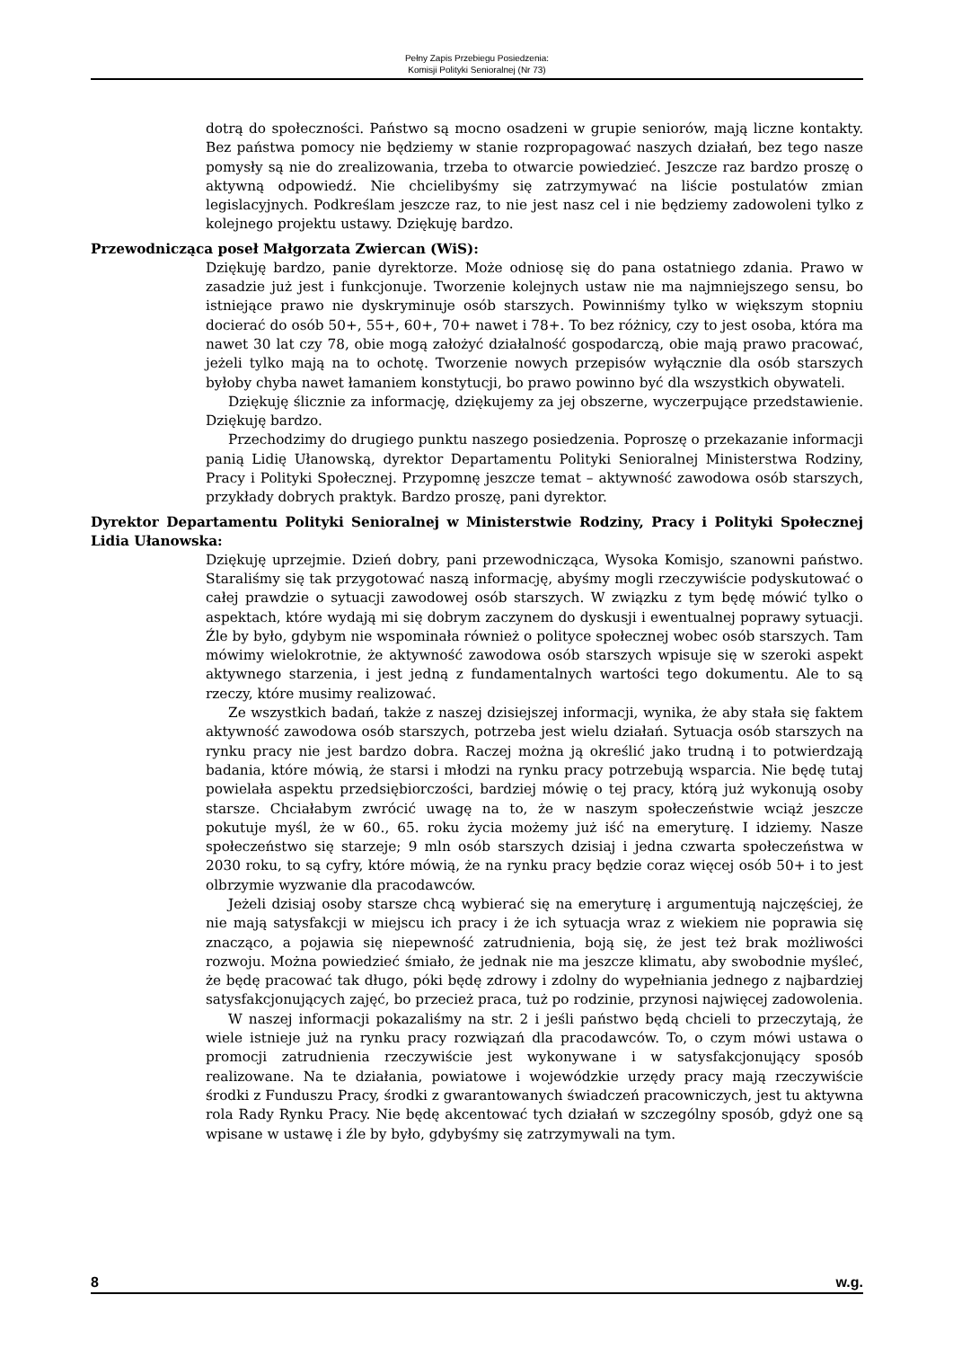Pełny Zapis Przebiegu Posiedzenia:
Komisji Polityki Senioralnej (Nr 73)
dotrą do społeczności. Państwo są mocno osadzeni w grupie seniorów, mają liczne kontakty. Bez państwa pomocy nie będziemy w stanie rozpropagować naszych działań, bez tego nasze pomysły są nie do zrealizowania, trzeba to otwarcie powiedzieć. Jeszcze raz bardzo proszę o aktywną odpowiedź. Nie chcielibyśmy się zatrzymywać na liście postulatów zmian legislacyjnych. Podkreślam jeszcze raz, to nie jest nasz cel i nie będziemy zadowoleni tylko z kolejnego projektu ustawy. Dziękuję bardzo.
Przewodnicząca poseł Małgorzata Zwiercan (WiS):
Dziękuję bardzo, panie dyrektorze. Może odniosę się do pana ostatniego zdania. Prawo w zasadzie już jest i funkcjonuje. Tworzenie kolejnych ustaw nie ma najmniejszego sensu, bo istniejące prawo nie dyskryminuje osób starszych. Powinniśmy tylko w większym stopniu docierać do osób 50+, 55+, 60+, 70+ nawet i 78+. To bez różnicy, czy to jest osoba, która ma nawet 30 lat czy 78, obie mogą założyć działalność gospodarczą, obie mają prawo pracować, jeżeli tylko mają na to ochotę. Tworzenie nowych przepisów wyłącznie dla osób starszych byłoby chyba nawet łamaniem konstytucji, bo prawo powinno być dla wszystkich obywateli.
Dziękuję ślicznie za informację, dziękujemy za jej obszerne, wyczerpujące przedstawienie. Dziękuję bardzo.
Przechodzimy do drugiego punktu naszego posiedzenia. Poproszę o przekazanie informacji panią Lidię Ułanowską, dyrektor Departamentu Polityki Senioralnej Ministerstwa Rodziny, Pracy i Polityki Społecznej. Przypomnę jeszcze temat – aktywność zawodowa osób starszych, przykłady dobrych praktyk. Bardzo proszę, pani dyrektor.
Dyrektor Departamentu Polityki Senioralnej w Ministerstwie Rodziny, Pracy i Polityki Społecznej Lidia Ułanowska:
Dziękuję uprzejmie. Dzień dobry, pani przewodnicząca, Wysoka Komisjo, szanowni państwo. Staraliśmy się tak przygotować naszą informację, abyśmy mogli rzeczywiście podyskutować o całej prawdzie o sytuacji zawodowej osób starszych. W związku z tym będę mówić tylko o aspektach, które wydają mi się dobrym zaczynem do dyskusji i ewentualnej poprawy sytuacji. Źle by było, gdybym nie wspominała również o polityce społecznej wobec osób starszych. Tam mówimy wielokrotnie, że aktywność zawodowa osób starszych wpisuje się w szeroki aspekt aktywnego starzenia, i jest jedną z fundamentalnych wartości tego dokumentu. Ale to są rzeczy, które musimy realizować.
Ze wszystkich badań, także z naszej dzisiejszej informacji, wynika, że aby stała się faktem aktywność zawodowa osób starszych, potrzeba jest wielu działań. Sytuacja osób starszych na rynku pracy nie jest bardzo dobra. Raczej można ją określić jako trudną i to potwierdzają badania, które mówią, że starsi i młodzi na rynku pracy potrzebują wsparcia. Nie będę tutaj powielała aspektu przedsiębiorczości, bardziej mówię o tej pracy, którą już wykonują osoby starsze. Chciałabym zwrócić uwagę na to, że w naszym społeczeństwie wciąż jeszcze pokutuje myśl, że w 60., 65. roku życia możemy już iść na emeryturę. I idziemy. Nasze społeczeństwo się starzeje; 9 mln osób starszych dzisiaj i jedna czwarta społeczeństwa w 2030 roku, to są cyfry, które mówią, że na rynku pracy będzie coraz więcej osób 50+ i to jest olbrzymie wyzwanie dla pracodawców.
Jeżeli dzisiaj osoby starsze chcą wybierać się na emeryturę i argumentują najczęściej, że nie mają satysfakcji w miejscu ich pracy i że ich sytuacja wraz z wiekiem nie poprawia się znacząco, a pojawia się niepewność zatrudnienia, boją się, że jest też brak możliwości rozwoju. Można powiedzieć śmiało, że jednak nie ma jeszcze klimatu, aby swobodnie myśleć, że będę pracować tak długo, póki będę zdrowy i zdolny do wypełniania jednego z najbardziej satysfakcjonujących zajęć, bo przecież praca, tuż po rodzinie, przynosi najwięcej zadowolenia.
W naszej informacji pokazaliśmy na str. 2 i jeśli państwo będą chcieli to przeczytają, że wiele istnieje już na rynku pracy rozwiązań dla pracodawców. To, o czym mówi ustawa o promocji zatrudnienia rzeczywiście jest wykonywane i w satysfakcjonujący sposób realizowane. Na te działania, powiatowe i wojewódzkie urzędy pracy mają rzeczywiście środki z Funduszu Pracy, środki z gwarantowanych świadczeń pracowniczych, jest tu aktywna rola Rady Rynku Pracy. Nie będę akcentować tych działań w szczególny sposób, gdyż one są wpisane w ustawę i źle by było, gdybyśmy się zatrzymywali na tym.
8 w.g.